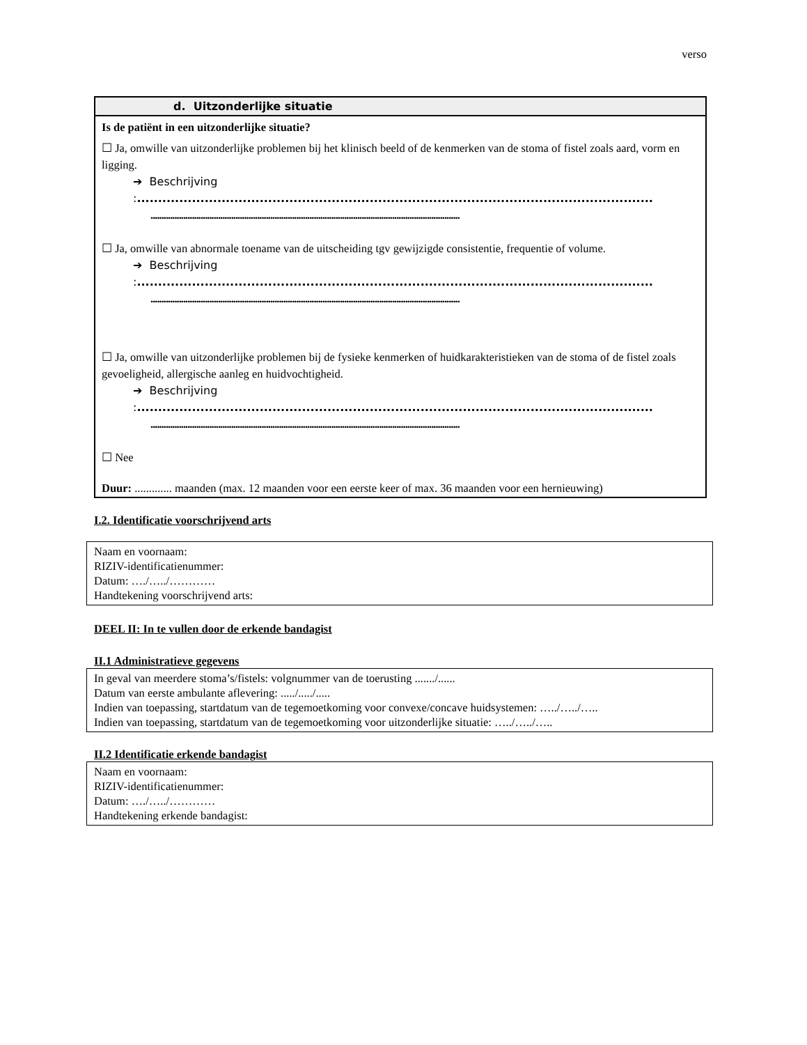verso
d. Uitzonderlijke situatie
Is de patiënt in een uitzonderlijke situatie?
☐ Ja, omwille van uitzonderlijke problemen bij het klinisch beeld of de kenmerken van de stoma of fistel zoals aard, vorm en ligging.
➔ Beschrijving :..........................................................................................................................
..............................................................................................................................................
☐ Ja, omwille van abnormale toename van de uitscheiding tgv gewijzigde consistentie, frequentie of volume.
➔ Beschrijving :..........................................................................................................................
..............................................................................................................................................
☐ Ja, omwille van uitzonderlijke problemen bij de fysieke kenmerken of huidkarakteristieken van de stoma of de fistel zoals gevoeligheid, allergische aanleg en huidvochtigheid.
➔ Beschrijving :..........................................................................................................................
..............................................................................................................................................
☐ Nee
Duur: ............. maanden (max. 12 maanden voor een eerste keer of max. 36 maanden voor een hernieuwing)
I.2. Identificatie voorschrijvend arts
Naam en voornaam:
RIZIV-identificatienummer:
Datum: …./…../…………
Handtekening voorschrijvend arts:
DEEL II: In te vullen door de erkende bandagist
II.1 Administratieve gegevens
In geval van meerdere stoma’s/fistels: volgnummer van de toerusting ......./......
Datum van eerste ambulante aflevering: ...../...../.....
Indien van toepassing, startdatum van de tegemoetkoming voor convexe/concave huidsystemen: …../…../…..
Indien van toepassing, startdatum van de tegemoetkoming voor uitzonderlijke situatie: …../…../…..
II.2 Identificatie erkende bandagist
Naam en voornaam:
RIZIV-identificatienummer:
Datum: …./…../…………
Handtekening erkende bandagist: